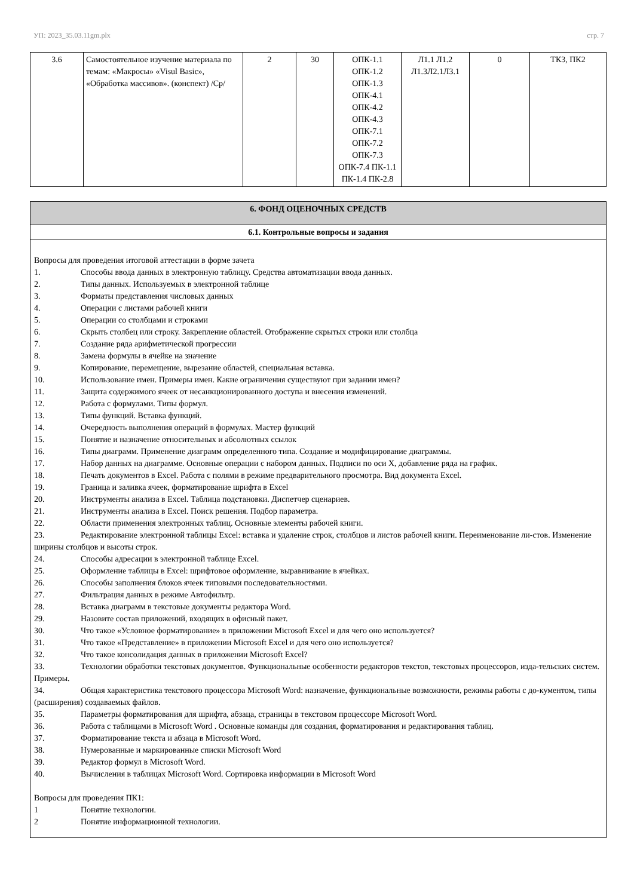УП: 2023_35.03.11gm.plx стр. 7
| 3.6 | Самостоятельное изучение материала по темам: «Макросы» «Visul Basic», «Обработка массивов». (конспект) /Ср/ | 2 | 30 | ОПК-1.1 ОПК-1.2 ОПК-1.3 ОПК-4.1 ОПК-4.2 ОПК-4.3 ОПК-7.1 ОПК-7.2 ОПК-7.3 ОПК-7.4 ПК-1.1 ПК-1.4 ПК-2.8 | Л1.1 Л1.2 Л1.3Л2.1Л3.1 | 0 | ТК3, ПК2 |
6. ФОНД ОЦЕНОЧНЫХ СРЕДСТВ
6.1. Контрольные вопросы и задания
Вопросы для проведения итоговой аттестации в форме зачета
1. Способы ввода данных в электронную таблицу. Средства автоматизации ввода данных.
2. Типы данных. Используемых в электронной таблице
3. Форматы представления числовых данных
4. Операции с листами рабочей книги
5. Операции со столбцами и строками
6. Скрыть столбец или строку. Закрепление областей. Отображение скрытых строки или столбца
7. Создание ряда арифметической прогрессии
8. Замена формулы в ячейке на значение
9. Копирование, перемещение, вырезание областей, специальная вставка.
10. Использование имен. Примеры имен. Какие ограничения существуют при задании имен?
11. Защита содержимого ячеек от несанкционированного доступа и внесения изменений.
12. Работа с формулами. Типы формул.
13. Типы функций. Вставка функций.
14. Очередность выполнения операций в формулах. Мастер функций
15. Понятие и назначение относительных и абсолютных ссылок
16. Типы диаграмм. Применение диаграмм определенного типа. Создание и модифицирование диаграммы.
17. Набор данных на диаграмме. Основные операции с набором данных. Подписи по оси X, добавление ряда на график.
18. Печать документов в Excel. Работа с полями в режиме предварительного просмотра. Вид документа Excel.
19. Граница и заливка ячеек, форматирование шрифта в Excel
20. Инструменты анализа в Excel. Таблица подстановки. Диспетчер сценариев.
21. Инструменты анализа в Excel. Поиск решения. Подбор параметра.
22. Области применения электронных таблиц. Основные элементы рабочей книги.
23. Редактирование электронной таблицы Excel: вставка и удаление строк, столбцов и листов рабочей книги. Переименование ли-стов. Изменение ширины столбцов и высоты строк.
24. Способы адресации в электронной таблице Excel.
25. Оформление таблицы в Excel: шрифтовое оформление, выравнивание в ячейках.
26. Способы заполнения блоков ячеек типовыми последовательностями.
27. Фильтрация данных в режиме Автофильтр.
28. Вставка диаграмм в текстовые документы редактора Word.
29. Назовите состав приложений, входящих в офисный пакет.
30. Что такое «Условное форматирование» в приложении Microsoft Excel и для чего оно используется?
31. Что такое «Представление» в приложении Microsoft Excel и для чего оно используется?
32. Что такое консолидация данных в приложении Microsoft Excel?
33. Технологии обработки текстовых документов. Функциональные особенности редакторов текстов, текстовых процессоров, изда-тельских систем. Примеры.
34. Общая характеристика текстового процессора Microsoft Word: назначение, функциональные возможности, режимы работы с до-кументом, типы (расширения) создаваемых файлов.
35. Параметры форматирования для шрифта, абзаца, страницы в текстовом процессоре Microsoft Word.
36. Работа с таблицами в Microsoft Word . Основные команды для создания, форматирования и редактирования таблиц.
37. Форматирование текста и абзаца в Microsoft Word.
38. Нумерованные и маркированные списки Microsoft Word
39. Редактор формул в Microsoft Word.
40. Вычисления в таблицах Microsoft Word. Сортировка информации в Microsoft Word
Вопросы для проведения ПК1:
1 Понятие технологии.
2 Понятие информационной технологии.